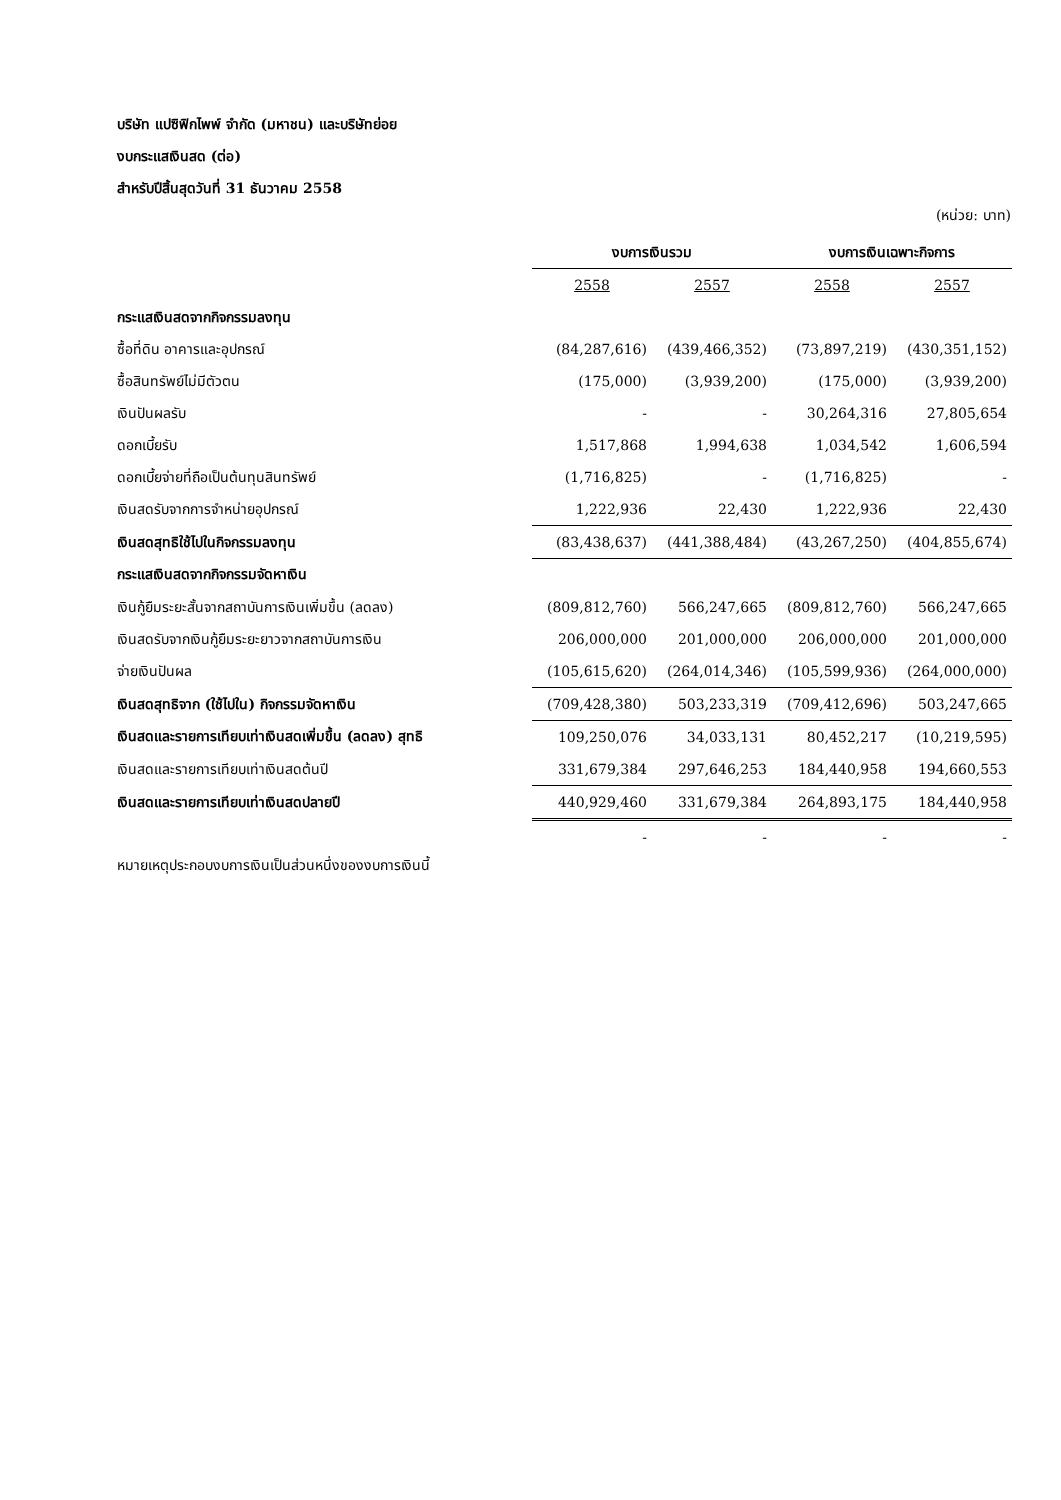บริษัท แปซิฟิกไพพ์ จำกัด (มหาชน) และบริษัทย่อย
งบกระแสเงินสด (ต่อ)
สำหรับปีสิ้นสุดวันที่ 31 ธันวาคม 2558
(หน่วย: บาท)
| | งบการเงินรวม | | งบการเงินเฉพาะกิจการ | |
| | 2558 | 2557 | 2558 | 2557 |
| กระแสเงินสดจากกิจกรรมลงทุน | | | | |
| ซื้อที่ดิน อาคารและอุปกรณ์ | (84,287,616) | (439,466,352) | (73,897,219) | (430,351,152) |
| ซื้อสินทรัพย์ไม่มีตัวตน | (175,000) | (3,939,200) | (175,000) | (3,939,200) |
| เงินปันผลรับ | - | - | 30,264,316 | 27,805,654 |
| ดอกเบี้ยรับ | 1,517,868 | 1,994,638 | 1,034,542 | 1,606,594 |
| ดอกเบี้ยจ่ายที่ถือเป็นต้นทุนสินทรัพย์ | (1,716,825) | - | (1,716,825) | - |
| เงินสดรับจากการจำหน่ายอุปกรณ์ | 1,222,936 | 22,430 | 1,222,936 | 22,430 |
| เงินสดสุทธิใช้ไปในกิจกรรมลงทุน | (83,438,637) | (441,388,484) | (43,267,250) | (404,855,674) |
| กระแสเงินสดจากกิจกรรมจัดหาเงิน | | | | |
| เงินกู้ยืมระยะสั้นจากสถาบันการเงินเพิ่มขึ้น (ลดลง) | (809,812,760) | 566,247,665 | (809,812,760) | 566,247,665 |
| เงินสดรับจากเงินกู้ยืมระยะยาวจากสถาบันการเงิน | 206,000,000 | 201,000,000 | 206,000,000 | 201,000,000 |
| จ่ายเงินปันผล | (105,615,620) | (264,014,346) | (105,599,936) | (264,000,000) |
| เงินสดสุทธิจาก (ใช้ไปใน) กิจกรรมจัดหาเงิน | (709,428,380) | 503,233,319 | (709,412,696) | 503,247,665 |
| เงินสดและรายการเทียบเท่าเงินสดเพิ่มขึ้น (ลดลง) สุทธิ | 109,250,076 | 34,033,131 | 80,452,217 | (10,219,595) |
| เงินสดและรายการเทียบเท่าเงินสดต้นปี | 331,679,384 | 297,646,253 | 184,440,958 | 194,660,553 |
| เงินสดและรายการเทียบเท่าเงินสดปลายปี | 440,929,460 | 331,679,384 | 264,893,175 | 184,440,958 |
| | - | - | - | - |
หมายเหตุประกอบงบการเงินเป็นส่วนหนึ่งของงบการเงินนี้